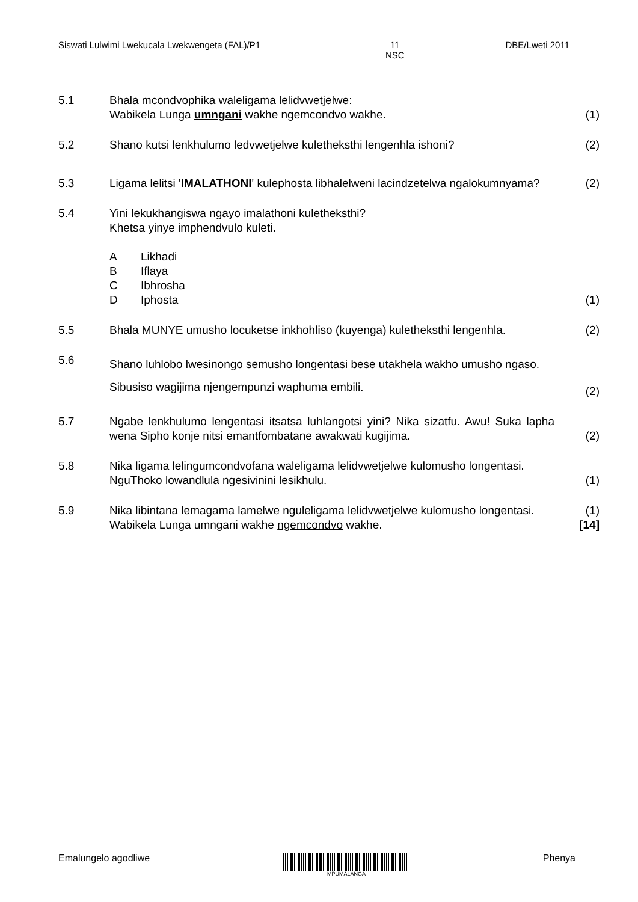Siswati Lulwimi Lwekucala Lwekwengeta (FAL)/P1
11
NSC
DBE/Lweti 2011
5.1 Bhala mcondvophika waleligama lelidvwetjelwe:
Wabikela Lunga umngani wakhe ngemcondvo wakhe.
(1)
5.2 Shano kutsi lenkhulumo ledvwetjelwe kuletheksthi lengenhla ishoni?
(2)
5.3 Ligama lelitsi 'IMALATHONI' kulephosta libhalelweni lacindzetelwa ngalokumnyama?
(2)
5.4 Yini lekukhangiswa ngayo imalathoni kuletheksthi?
Khetsa yinye imphendvulo kuleti.
A Likhadi
B Iflaya
C Ibhrosha
D Iphosta
(1)
5.5 Bhala MUNYE umusho locuketse inkhohliso (kuyenga) kuletheksthi lengenhla.
(2)
5.6
Shano luhlobo lwesinongo semusho longentasi bese utakhela wakho umusho ngaso.
Sibusiso wagijima njengempunzi waphuma embili.
(2)
5.7 Ngabe lenkhulumo lengentasi itsatsa luhlangotsi yini? Nika sizatfu. Awu! Suka lapha wena Sipho konje nitsi emantfombatane awakwati kugijima.
(2)
5.8 Nika ligama lelingumcondvofana waleligama lelidvwetjelwe kulomusho longentasi.
NguThoko lowandlula ngesivinini lesikhulu.
(1)
5.9 Nika libintana lemagama lamelwe nguleligama lelidvwetjelwe kulomusho longentasi.
Wabikela Lunga umngani wakhe ngemcondvo wakhe.
(1)
[14]
Emalungelo agodliwe
MPUMALANGA
Phenya